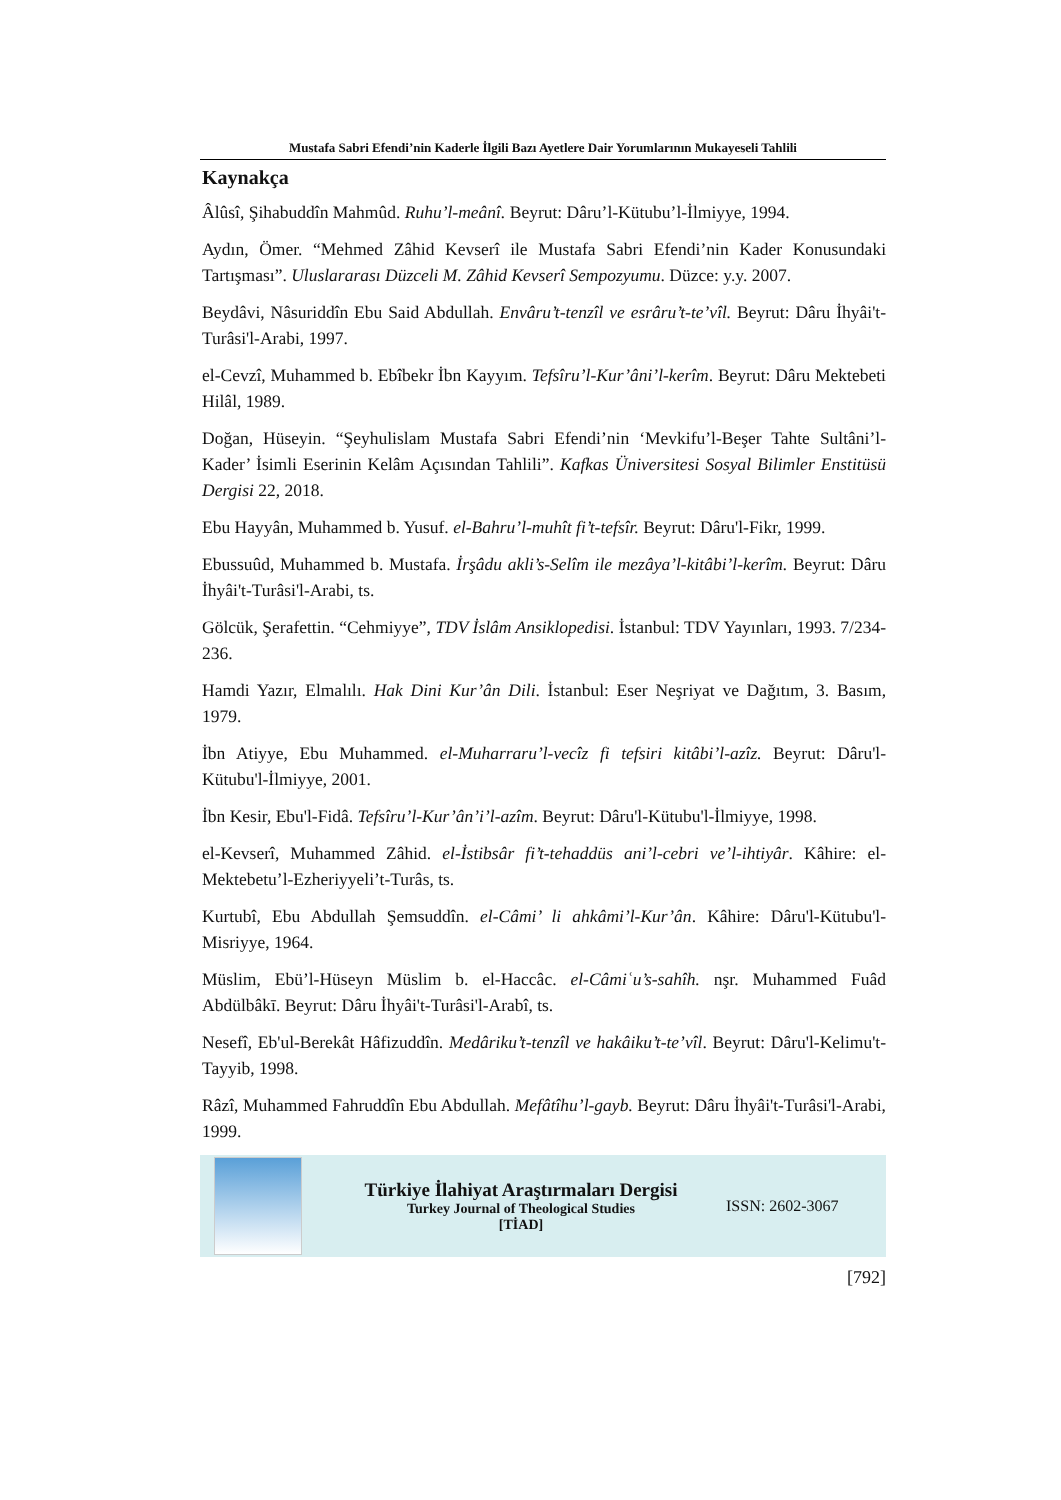Mustafa Sabri Efendi’nin Kaderle İlgili Bazı Ayetlere Dair Yorumlarının Mukayeseli Tahlili
Kaynakça
Âlûsî, Şihabuddîn Mahmûd. Ruhu’l-meânî. Beyrut: Dâru’l-Kütubu’l-İlmiyye, 1994.
Aydın, Ömer. “Mehmed Zâhid Kevserî ile Mustafa Sabri Efendi’nin Kader Konusundaki Tartışması”. Uluslararası Düzceli M. Zâhid Kevserî Sempozyumu. Düzce: y.y. 2007.
Beydâvi, Nâsuriddîn Ebu Said Abdullah. Envâru’t-tenzîl ve esrâru’t-te’vîl. Beyrut: Dâru İhyâi't-Turâsi'l-Arabi, 1997.
el-Cevzî, Muhammed b. Ebîbekr İbn Kayyım. Tefsîru’l-Kur’âni’l-kerîm. Beyrut: Dâru Mektebeti Hilâl, 1989.
Doğan, Hüseyin. “Şeyhulislam Mustafa Sabri Efendi’nin ‘Mevkifu’l-Beşer Tahte Sultâni’l-Kader’ İsimli Eserinin Kelâm Açısından Tahlili”. Kafkas Üniversitesi Sosyal Bilimler Enstitüsü Dergisi 22, 2018.
Ebu Hayyân, Muhammed b. Yusuf. el-Bahru’l-muhît fi’t-tefsîr. Beyrut: Dâru'l-Fikr, 1999.
Ebussuûd, Muhammed b. Mustafa. İrşâdu akli’s-Selîm ile mezâya’l-kitâbi’l-kerîm. Beyrut: Dâru İhyâi't-Turâsi'l-Arabi, ts.
Gölcük, Şerafettin. “Cehmiyye”, TDV İslâm Ansiklopedisi. İstanbul: TDV Yayınları, 1993. 7/234-236.
Hamdi Yazır, Elmalılı. Hak Dini Kur’ân Dili. İstanbul: Eser Neşriyat ve Dağıtım, 3. Basım, 1979.
İbn Atiyye, Ebu Muhammed. el-Muharraru’l-vecîz fi tefsiri kitâbi’l-azîz. Beyrut: Dâru'l-Kütubu'l-İlmiyye, 2001.
İbn Kesir, Ebu'l-Fidâ. Tefsîru’l-Kur’ân’i’l-azîm. Beyrut: Dâru'l-Kütubu'l-İlmiyye, 1998.
el-Kevserî, Muhammed Zâhid. el-İstibsâr fi’t-tehaddüs ani’l-cebri ve’l-ihtiyâr. Kâhire: el-Mektebetu’l-Ezheriyyeli’t-Turâs, ts.
Kurtubî, Ebu Abdullah Şemsuddîn. el-Câmi’ li ahkâmi’l-Kur’ân. Kâhire: Dâru'l-Kütubu'l-Misriyye, 1964.
Müslim, Ebü’l-Hüseyn Müslim b. el-Haccâc. el-Câmiʿu’s-sahîh. nşr. Muhammed Fuâd Abdülbâkī. Beyrut: Dâru İhyâi't-Turâsi'l-Arabî, ts.
Nesefî, Eb'ul-Berekât Hâfizuddîn. Medâriku’t-tenzîl ve hakâiku’t-te’vîl. Beyrut: Dâru'l-Kelimu't-Tayyib, 1998.
Râzî, Muhammed Fahruddîn Ebu Abdullah. Mefâtîhu’l-gayb. Beyrut: Dâru İhyâi't-Turâsi'l-Arabi, 1999.
Türkiye İlahiyat Araştırmaları Dergisi
Turkey Journal of Theological Studies
[TİAD]
ISSN: 2602-3067
[792]